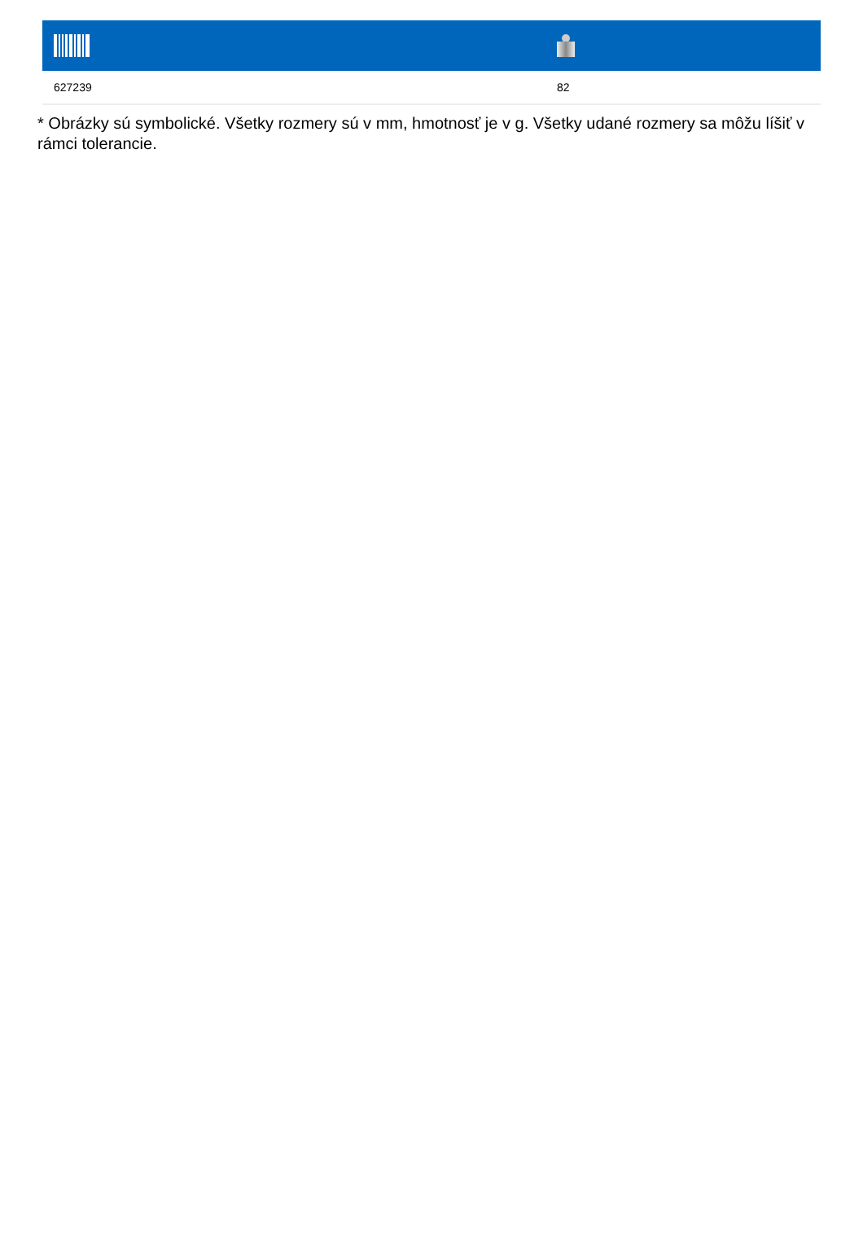| 627239 | 82 |
* Obrázky sú symbolické. Všetky rozmery sú v mm, hmotnosť je v g. Všetky udané rozmery sa môžu líšiť v rámci tolerancie.